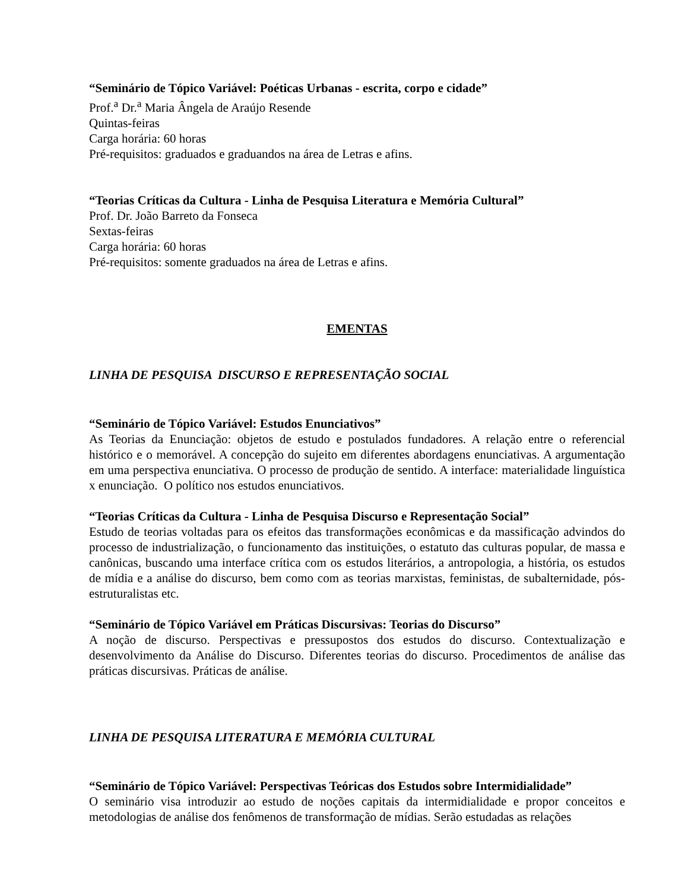“Seminário de Tópico Variável: Poéticas Urbanas - escrita, corpo e cidade”
Prof.<sup>a</sup> Dr.<sup>a</sup> Maria Ângela de Araújo Resende
Quintas-feiras
Carga horária: 60 horas
Pré-requisitos: graduados e graduandos na área de Letras e afins.
“Teorias Críticas da Cultura - Linha de Pesquisa Literatura e Memória Cultural”
Prof. Dr. João Barreto da Fonseca
Sextas-feiras
Carga horária: 60 horas
Pré-requisitos: somente graduados na área de Letras e afins.
EMENTAS
LINHA DE PESQUISA DISCURSO E REPRESENTAÇÃO SOCIAL
“Seminário de Tópico Variável: Estudos Enunciativos”
As Teorias da Enunciação: objetos de estudo e postulados fundadores. A relação entre o referencial histórico e o memorável. A concepção do sujeito em diferentes abordagens enunciativas. A argumentação em uma perspectiva enunciativa. O processo de produção de sentido. A interface: materialidade linguística x enunciação. O político nos estudos enunciativos.
“Teorias Críticas da Cultura - Linha de Pesquisa Discurso e Representação Social”
Estudo de teorias voltadas para os efeitos das transformações econômicas e da massificação advindos do processo de industrialização, o funcionamento das instituições, o estatuto das culturas popular, de massa e canônicas, buscando uma interface crítica com os estudos literários, a antropologia, a história, os estudos de mídia e a análise do discurso, bem como com as teorias marxistas, feministas, de subalternidade, pós-estruturalistas etc.
“Seminário de Tópico Variável em Práticas Discursivas: Teorias do Discurso”
A noção de discurso. Perspectivas e pressupostos dos estudos do discurso. Contextualização e desenvolvimento da Análise do Discurso. Diferentes teorias do discurso. Procedimentos de análise das práticas discursivas. Práticas de análise.
LINHA DE PESQUISA LITERATURA E MEMÓRIA CULTURAL
“Seminário de Tópico Variável: Perspectivas Teóricas dos Estudos sobre Intermidialidade”
O seminário visa introduzir ao estudo de noções capitais da intermidialidade e propor conceitos e metodologias de análise dos fenômenos de transformação de mídias. Serão estudadas as relações